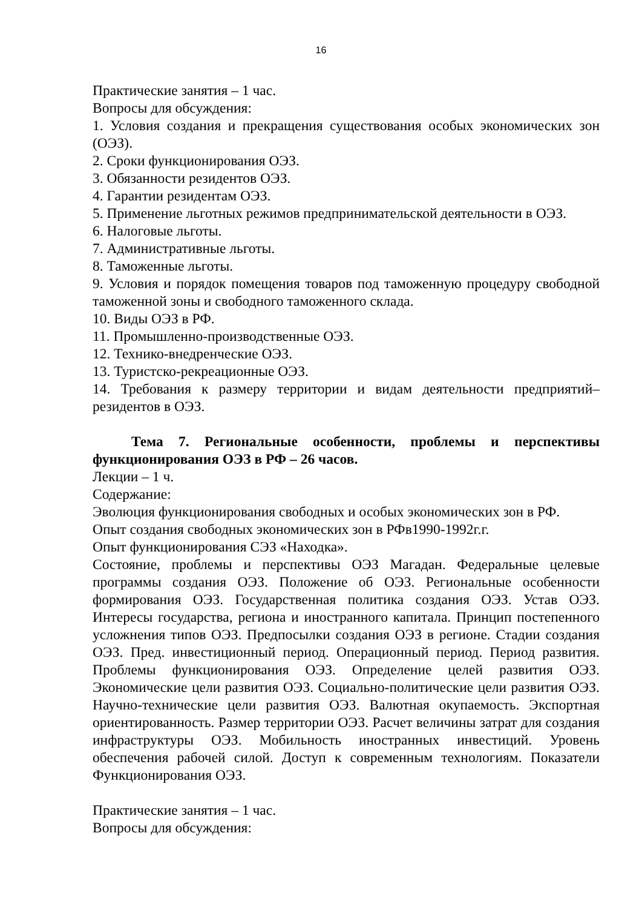16
Практические занятия – 1 час.
Вопросы для обсуждения:
1. Условия создания и прекращения существования особых экономических зон (ОЭЗ).
2. Сроки функционирования ОЭЗ.
3. Обязанности резидентов ОЭЗ.
4. Гарантии резидентам ОЭЗ.
5. Применение льготных режимов предпринимательской деятельности в ОЭЗ.
6. Налоговые льготы.
7. Административные льготы.
8. Таможенные льготы.
9. Условия и порядок помещения товаров под таможенную процедуру свободной таможенной зоны и свободного таможенного склада.
10. Виды ОЭЗ в РФ.
11. Промышленно-производственные ОЭЗ.
12. Технико-внедренческие ОЭЗ.
13. Туристско-рекреационные ОЭЗ.
14. Требования к размеру территории и видам деятельности предприятий–резидентов в ОЭЗ.
Тема 7. Региональные особенности, проблемы и перспективы функционирования ОЭЗ в РФ – 26 часов.
Лекции – 1 ч.
Содержание:
Эволюция функционирования свободных и особых экономических зон в РФ.
Опыт создания свободных экономических зон в РФв1990-1992г.г.
Опыт функционирования СЭЗ «Находка».
Состояние, проблемы и перспективы ОЭЗ Магадан. Федеральные целевые программы создания ОЭЗ. Положение об ОЭЗ. Региональные особенности формирования ОЭЗ. Государственная политика создания ОЭЗ. Устав ОЭЗ. Интересы государства, региона и иностранного капитала. Принцип постепенного усложнения типов ОЭЗ. Предпосылки создания ОЭЗ в регионе. Стадии создания ОЭЗ. Пред. инвестиционный период. Операционный период. Период развития. Проблемы функционирования ОЭЗ. Определение целей развития ОЭЗ. Экономические цели развития ОЭЗ. Социально-политические цели развития ОЭЗ. Научно-технические цели развития ОЭЗ. Валютная окупаемость. Экспортная ориентированность. Размер территории ОЭЗ. Расчет величины затрат для создания инфраструктуры ОЭЗ. Мобильность иностранных инвестиций. Уровень обеспечения рабочей силой. Доступ к современным технологиям. Показатели Функционирования ОЭЗ.
Практические занятия – 1 час.
Вопросы для обсуждения: